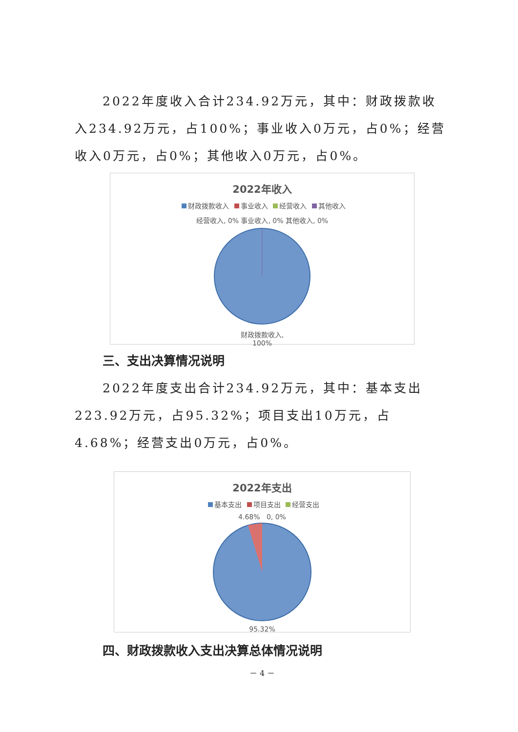2022年度收入合计234.92万元，其中：财政拨款收入234.92万元，占100%；事业收入0万元，占0%；经营收入0万元，占0%；其他收入0万元，占0%。
2022年收入
财政拨款收入 事业收入 经营收入 其他收入
经营收入, 0% 事业收入, 0% 其他收入, 0%
财政拨款收入,
100%
三、支出决算情况说明
2022年度支出合计234.92万元，其中：基本支出223.92万元，占95.32%；项目支出10万元，占4.68%；经营支出0万元，占0%。
2022年支出
基本支出 项目支出 经营支出
4.68% 0, 0%
95.32%
四、财政拨款收入支出决算总体情况说明
－ 4 －